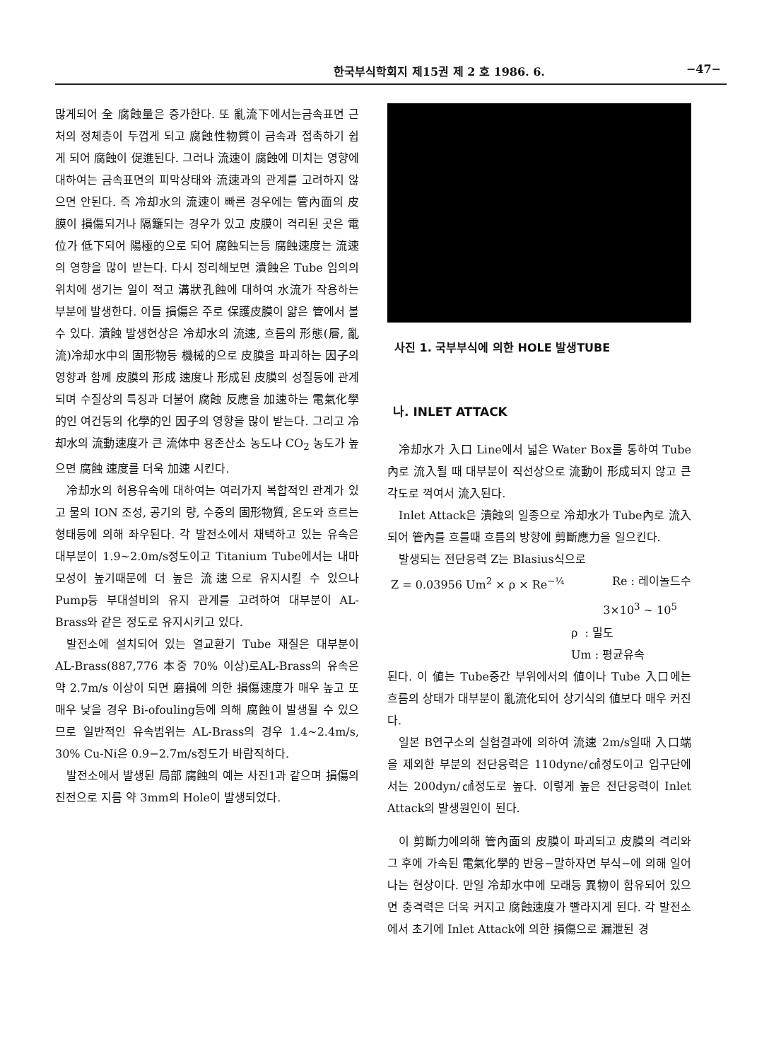한국부식학회지 제15권 제 2 호 1986. 6. −47−
많게되어 全 腐蝕量은 증가한다. 또 亂流下에서는금속표면 근처의 정체층이 두껍게 되고 腐蝕性物質이 금속과 접촉하기 쉽게 되어 腐蝕이 促進된다. 그러나 流速이 腐蝕에 미치는 영향에 대하여는 금속표면의 피막상태와 流速과의 관계를 고려하지 않으면 안된다. 즉 冷却水의 流速이 빠른 경우에는 管內面의 皮膜이 損傷되거나 隔籬되는 경우가 있고 皮膜이 격리된 곳은 電位가 低下되어 陽極的으로 되어 腐蝕되는등 腐蝕速度는 流速의 영향을 많이 받는다. 다시 정리해보면 潰蝕은 Tube 임의의 위치에 생기는 일이 적고 溝狀孔蝕에 대하여 水流가 작용하는 부분에 발생한다. 이들 損傷은 주로 保護皮膜이 얇은 管에서 볼 수 있다. 潰蝕 발생현상은 冷却水의 流速, 흐름의 形態(層, 亂流)冷却水中의 固形物등 機械的으로 皮膜을 파괴하는 因子의 영향과 함께 皮膜의 形成 速度나 形成된 皮膜의 성질등에 관계되며 수질상의 특징과 더불어 腐蝕 反應을 加速하는 電氣化學的인 여건등의 化學的인 因子의 영향을 많이 받는다. 그리고 冷却水의 流動速度가 큰 流体中 용존산소 농도나 CO<sub>2</sub> 농도가 높으면 腐蝕 速度를 더욱 加速 시킨다.
冷却水의 허용유속에 대하여는 여러가지 복합적인 관계가 있고 물의 ION 조성, 공기의 량, 수중의 固形物質, 온도와 흐르는 형태등에 의해 좌우된다. 각 발전소에서 채택하고 있는 유속은 대부분이 1.9∼2.0m/s정도이고 Titanium Tube에서는 내마모성이 높기때문에 더 높은 流速으로 유지시킬 수 있으나 Pump등 부대설비의 유지 관계를 고려하여 대부분이 AL-Brass와 같은 정도로 유지시키고 있다.
발전소에 설치되어 있는 열교환기 Tube 재질은 대부분이 AL-Brass(887,776 本중 70% 이상)로AL-Brass의 유속은 약 2.7m/s 이상이 되면 磨損에 의한 損傷速度가 매우 높고 또 매우 낮을 경우 Bi-ofouling등에 의해 腐蝕이 발생될 수 있으므로 일반적인 유속범위는 AL-Brass의 경우 1.4∼2.4m/s, 30% Cu-Ni은 0.9−2.7m/s정도가 바람직하다.
발전소에서 발생된 局部 腐蝕의 예는 사진1과 같으며 損傷의 진전으로 지름 약 3mm의 Hole이 발생되었다.
사진 1. 국부부식에 의한 HOLE 발생TUBE
나. INLET ATTACK
冷却水가 入口 Line에서 넓은 Water Box를 통하여 Tube內로 流入될 때 대부분이 직선상으로 流動이 形成되지 않고 큰 각도로 꺽여서 流入된다.
Inlet Attack은 潰蝕의 일종으로 冷却水가 Tube內로 流入되어 管內를 흐를때 흐름의 방향에 剪斷應力을 일으킨다.
발생되는 전단응력 Z는 Blasius식으로
Z = 0.03956 Um<sup>2</sup> × ρ × Re<sup>−¼</sup> Re : 레이놀드수
3×10<sup>3</sup> ∼ 10<sup>5</sup>
ρ : 밀도
Um : 평균유속
된다. 이 値는 Tube중간 부위에서의 値이나 Tube 入口에는 흐름의 상태가 대부분이 亂流化되어 상기식의 値보다 매우 커진다.
일본 B연구소의 실험결과에 의하여 流速 2m/s일때 入口端을 제외한 부분의 전단응력은 110dyne/㎠정도이고 입구단에서는 200dyn/㎠정도로 높다. 이렇게 높은 전단응력이 Inlet Attack의 발생원인이 된다.
이 剪斷力에의해 管內面의 皮膜이 파괴되고 皮膜의 격리와 그 후에 가속된 電氣化學的 반응−말하자면 부식−에 의해 일어나는 현상이다. 만일 冷却水中에 모래등 異物이 함유되어 있으면 충격력은 더욱 커지고 腐蝕速度가 빨라지게 된다. 각 발전소에서 초기에 Inlet Attack에 의한 損傷으로 漏泄된 경